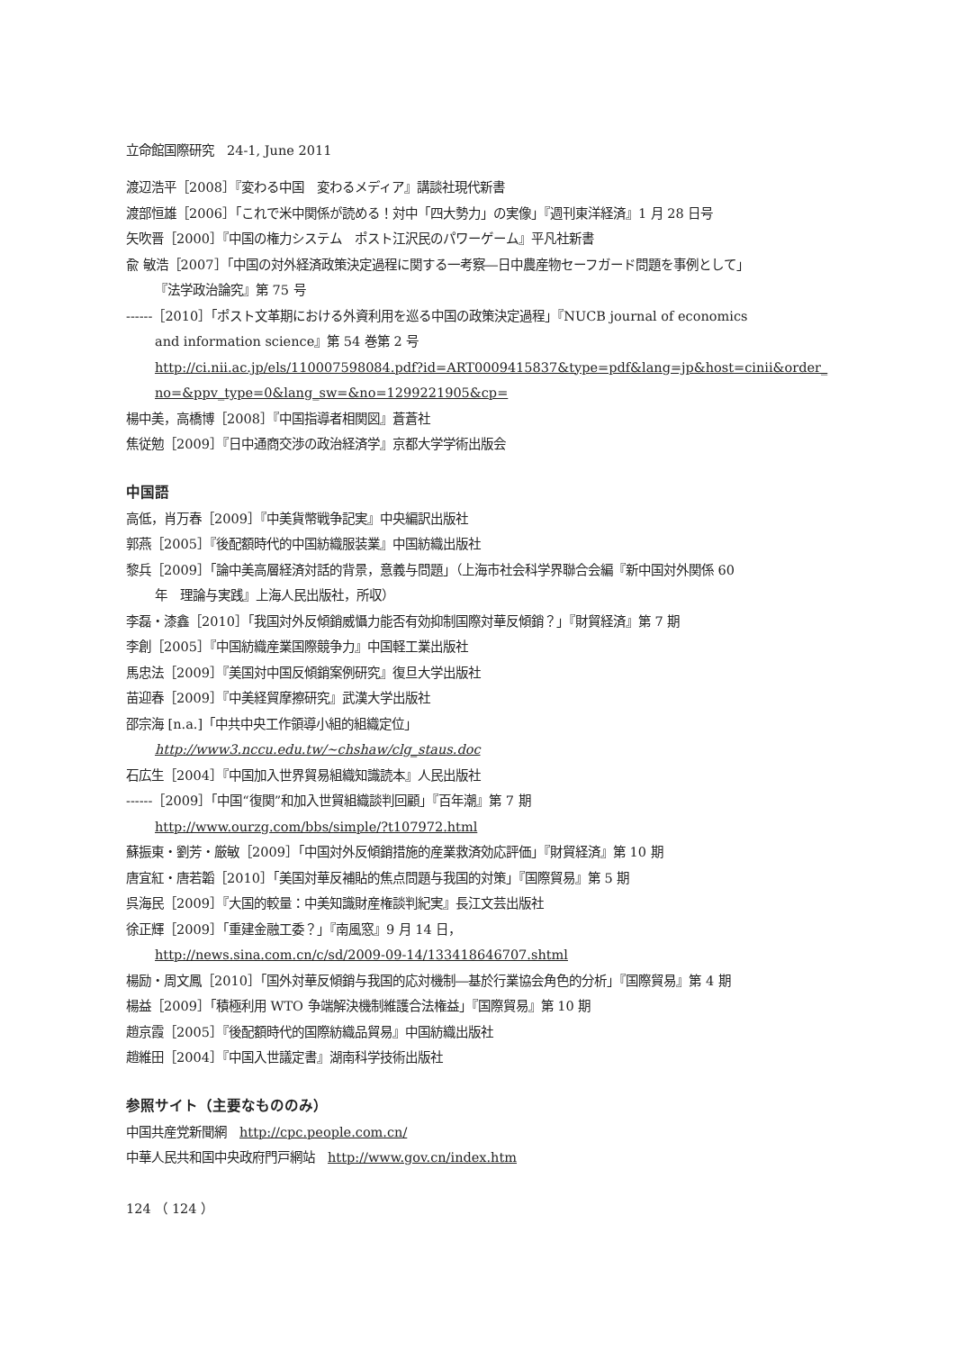立命館国際研究　24-1, June 2011
渡辺浩平［2008］『変わる中国　変わるメディア』講談社現代新書
渡部恒雄［2006］「これで米中関係が読める！対中「四大勢力」の実像」『週刊東洋経済』1 月 28 日号
矢吹晋［2000］『中国の権力システム　ポスト江沢民のパワーゲーム』平凡社新書
兪 敏浩［2007］「中国の対外経済政策決定過程に関する一考察―日中農産物セーフガード問題を事例として」
『法学政治論究』第 75 号
------［2010］「ポスト文革期における外資利用を巡る中国の政策決定過程」『NUCB journal of economics
and information science』第 54 巻第 2 号
http://ci.nii.ac.jp/els/110007598084.pdf?id=ART0009415837&type=pdf&lang=jp&host=cinii&order_
no=&ppv_type=0&lang_sw=&no=1299221905&cp=
楊中美，高橋博［2008］『中国指導者相関図』蒼蒼社
焦従勉［2009］『日中通商交渉の政治経済学』京都大学学術出版会
中国語
高低，肖万春［2009］『中美貨幣戦争記実』中央編訳出版社
郭燕［2005］『後配額時代的中国紡織服装業』中国紡織出版社
黎兵［2009］「論中美高層経済対話的背景，意義与問題」（上海市社会科学界聯合会編『新中国対外関係 60
年　理論与実践』上海人民出版社，所収）
李磊・漆鑫［2010］「我国対外反傾銷威懾力能否有効抑制国際対華反傾銷？」『財貿経済』第 7 期
李創［2005］『中国紡織産業国際競争力』中国軽工業出版社
馬忠法［2009］『美国対中国反傾銷案例研究』復旦大学出版社
苗迎春［2009］『中美経貿摩擦研究』武漢大学出版社
邵宗海 [n.a.]「中共中央工作領導小組的組織定位」
http://www3.nccu.edu.tw/~chshaw/clg_staus.doc
石広生［2004］『中国加入世界貿易組織知識読本』人民出版社
------［2009］「中国“復関”和加入世貿組織談判回顧」『百年潮』第 7 期
http://www.ourzg.com/bbs/simple/?t107972.html
蘇振東・劉芳・厳敏［2009］「中国対外反傾銷措施的産業救済効応評価」『財貿経済』第 10 期
唐宜紅・唐若韜［2010］「美国対華反補貼的焦点問題与我国的対策」『国際貿易』第 5 期
呉海民［2009］『大国的較量：中美知識財産権談判紀実』長江文芸出版社
徐正輝［2009］「重建金融工委？」『南風窓』9 月 14 日，
http://news.sina.com.cn/c/sd/2009-09-14/133418646707.shtml
楊励・周文鳳［2010］「国外対華反傾銷与我国的応対機制―基於行業協会角色的分析」『国際貿易』第 4 期
楊益［2009］「積極利用 WTO 争端解決機制維護合法権益」『国際貿易』第 10 期
趙京霞［2005］『後配額時代的国際紡織品貿易』中国紡織出版社
趙維田［2004］『中国入世議定書』湖南科学技術出版社
参照サイト（主要なもののみ）
中国共産党新聞網　http://cpc.people.com.cn/
中華人民共和国中央政府門戸網站　http://www.gov.cn/index.htm
124 （ 124 ）